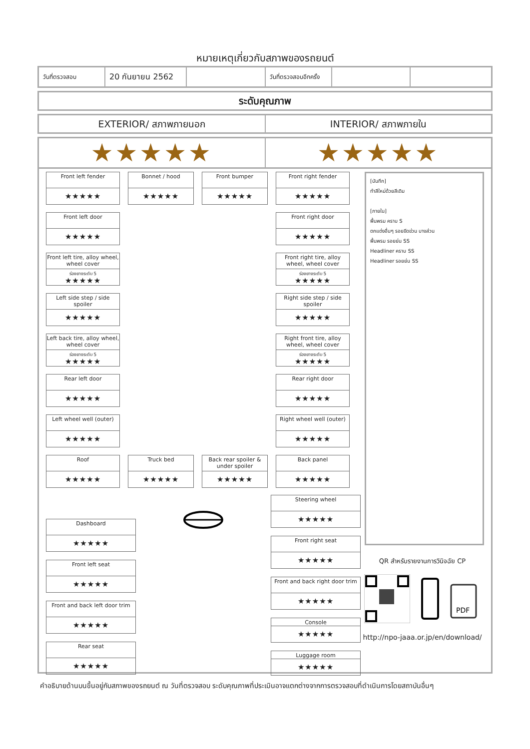หมายเหตุเกี่ยวกับสภาพของรถยนต์
| วันที่ตรวจสอบ | 20 กันยายน 2562 | | วันที่ตรวจสอบอีกครั้ง | | |
ระดับคุณภาพ
EXTERIOR/ สภาพภายนอก INTERIOR/ สภาพภายใน
★★★★★ ★★★★★
Front left fender
★★★★★
Bonnet / hood
★★★★★
Front bumper
★★★★★
Front right fender
★★★★★
Front left door
★★★★★
Front right door
★★★★★
Front left tire, alloy wheel, wheel cover
ร่องยางระดับ 5
★★★★★
Front right tire, alloy wheel, wheel cover
ร่องยางระดับ 5
★★★★★
Left side step / side spoiler
★★★★★
Right side step / side spoiler
★★★★★
Left back tire, alloy wheel, wheel cover
ร่องยางระดับ 5
★★★★★
Right front tire, alloy wheel, wheel cover
ร่องยางระดับ 5
★★★★★
Rear left door
★★★★★
Rear right door
★★★★★
Left wheel well (outer)
★★★★★
Right wheel well (outer)
★★★★★
Roof
★★★★★
Truck bed
★★★★★
Back rear spoiler & under spoiler
★★★★★
Back panel
★★★★★
Dashboard
★★★★★
Front left seat
★★★★★
Front and back left door trim
★★★★★
Rear seat
★★★★★
Steering wheel
★★★★★
Front right seat
★★★★★
Front and back right door trim
★★★★★
Console
★★★★★
Luggage room
★★★★★
[บันทึก]
ทำสีใหม่ด้วยสีเดิม
[ภายใน]
พื้นพรม คราบ S
ตกแต่งอื่นๆ รอยขีดข่วน บางส่วน
พื้นพรม รอยย่น SS
Headliner คราบ SS
Headliner รอยย่น SS
QR สำหรับรายงานการวินิจฉัย CP
PDF
http://npo-jaaa.or.jp/en/download/
คำอธิบายด้านบนขึ้นอยู่กับสภาพของรถยนต์ ณ วันที่ตรวจสอบ ระดับคุณภาพที่ประเมินอาจแตกต่างจากการตรวจสอบที่ดำเนินการโดยสถาบันอื่นๆ